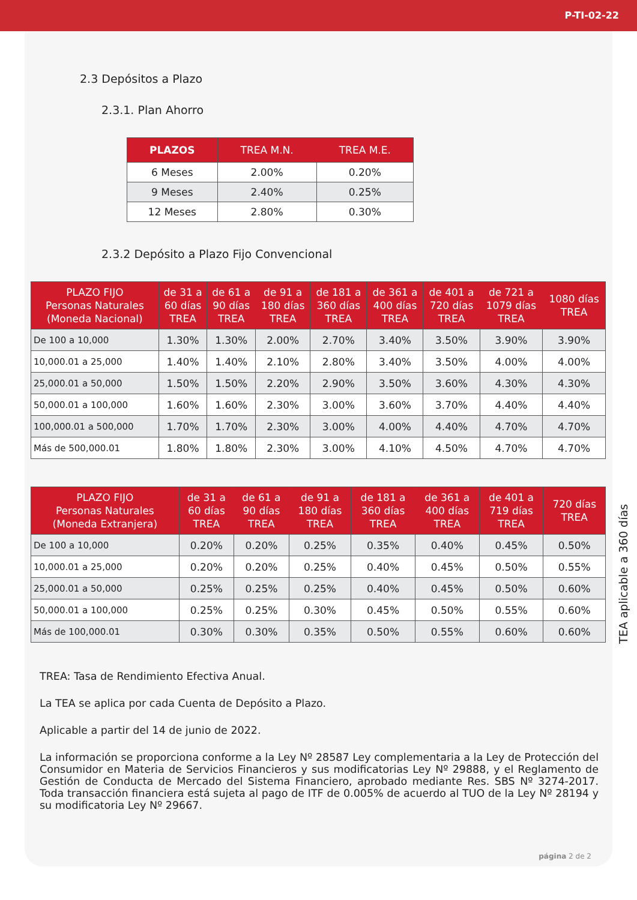P-TI-02-22
2.3 Depósitos a Plazo
2.3.1. Plan Ahorro
| PLAZOS | TREA M.N. | TREA M.E. |
| --- | --- | --- |
| 6 Meses | 2.00% | 0.20% |
| 9 Meses | 2.40% | 0.25% |
| 12 Meses | 2.80% | 0.30% |
2.3.2 Depósito a Plazo Fijo Convencional
| PLAZO FIJO Personas Naturales (Moneda Nacional) | de 31 a 60 días TREA | de 61 a 90 días TREA | de 91 a 180 días TREA | de 181 a 360 días TREA | de 361 a 400 días TREA | de 401 a 720 días TREA | de 721 a 1079 días TREA | 1080 días TREA |
| --- | --- | --- | --- | --- | --- | --- | --- | --- |
| De 100 a 10,000 | 1.30% | 1.30% | 2.00% | 2.70% | 3.40% | 3.50% | 3.90% | 3.90% |
| 10,000.01 a 25,000 | 1.40% | 1.40% | 2.10% | 2.80% | 3.40% | 3.50% | 4.00% | 4.00% |
| 25,000.01 a 50,000 | 1.50% | 1.50% | 2.20% | 2.90% | 3.50% | 3.60% | 4.30% | 4.30% |
| 50,000.01 a 100,000 | 1.60% | 1.60% | 2.30% | 3.00% | 3.60% | 3.70% | 4.40% | 4.40% |
| 100,000.01 a 500,000 | 1.70% | 1.70% | 2.30% | 3.00% | 4.00% | 4.40% | 4.70% | 4.70% |
| Más de 500,000.01 | 1.80% | 1.80% | 2.30% | 3.00% | 4.10% | 4.50% | 4.70% | 4.70% |
| PLAZO FIJO Personas Naturales (Moneda Extranjera) | de 31 a 60 días TREA | de 61 a 90 días TREA | de 91 a 180 días TREA | de 181 a 360 días TREA | de 361 a 400 días TREA | de 401 a 719 días TREA | 720 días TREA |
| --- | --- | --- | --- | --- | --- | --- | --- |
| De 100 a 10,000 | 0.20% | 0.20% | 0.25% | 0.35% | 0.40% | 0.45% | 0.50% |
| 10,000.01 a 25,000 | 0.20% | 0.20% | 0.25% | 0.40% | 0.45% | 0.50% | 0.55% |
| 25,000.01 a 50,000 | 0.25% | 0.25% | 0.25% | 0.40% | 0.45% | 0.50% | 0.60% |
| 50,000.01 a 100,000 | 0.25% | 0.25% | 0.30% | 0.45% | 0.50% | 0.55% | 0.60% |
| Más de 100,000.01 | 0.30% | 0.30% | 0.35% | 0.50% | 0.55% | 0.60% | 0.60% |
TREA: Tasa de Rendimiento Efectiva Anual.
La TEA se aplica por cada Cuenta de Depósito a Plazo.
Aplicable a partir del 14 de junio de 2022.
La información se proporciona conforme a la Ley Nº 28587 Ley complementaria a la Ley de Protección del Consumidor en Materia de Servicios Financieros y sus modificatorias Ley Nº 29888, y el Reglamento de Gestión de Conducta de Mercado del Sistema Financiero, aprobado mediante Res. SBS Nº 3274-2017. Toda transacción financiera está sujeta al pago de ITF de 0.005% de acuerdo al TUO de la Ley Nº 28194 y su modificatoria Ley Nº 29667.
página 2 de 2
TEA aplicable a 360 días